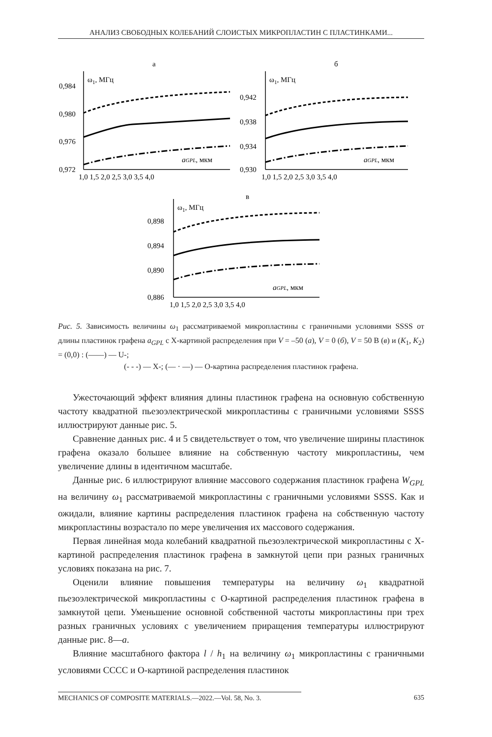АНАЛИЗ СВОБОДНЫХ КОЛЕБАНИЙ СЛОИСТЫХ МИКРОПЛАСТИН С ПЛАСТИНКАМИ...
а
б
в
ω1, МГц
0,984
0,980
0,976
0,972
aGPL, мкм
1,0 1,5 2,0 2,5 3,0 3,5 4,0
ω1, МГц
0,942
0,938
0,934
0,930
aGPL, мкм
1,0 1,5 2,0 2,5 3,0 3,5 4,0
ω1, МГц
0,898
0,894
0,890
0,886
aGPL, мкм
1,0 1,5 2,0 2,5 3,0 3,5 4,0
Рис. 5. Зависимость величины ω<sub>1</sub> рассматриваемой микропластины с граничными условиями SSSS от длины пластинок графена a<sub>GPL</sub> с X-картиной распределения при V = –50 (а), V = 0 (б), V = 50 В (в) и (K<sub>1</sub>, K<sub>2</sub>) = (0,0) : (——) — U-;
(- - -) — X-; (— · —) — O-картина распределения пластинок графена.
Ужесточающий эффект влияния длины пластинок графена на основную собственную частоту квадратной пьезоэлектрической микропластины с граничными условиями SSSS иллюстрируют данные рис. 5.
Сравнение данных рис. 4 и 5 свидетельствует о том, что увеличение ширины пластинок графена оказало большее влияние на собственную частоту микропластины, чем увеличение длины в идентичном масштабе.
Данные рис. 6 иллюстрируют влияние массового содержания пластинок графена W<sub>GPL</sub> на величину ω<sub>1</sub> рассматриваемой микропластины с граничными условиями SSSS. Как и ожидали, влияние картины распределения пластинок графена на собственную частоту микропластины возрастало по мере увеличения их массового содержания.
Первая линейная мода колебаний квадратной пьезоэлектрической микропластины с X-картиной распределения пластинок графена в замкнутой цепи при разных граничных условиях показана на рис. 7.
Оценили влияние повышения температуры на величину ω<sub>1</sub> квадратной пьезоэлектрической микропластины с O-картиной распределения пластинок графена в замкнутой цепи. Уменьшение основной собственной частоты микропластины при трех разных граничных условиях с увеличением приращения температуры иллюстрируют данные рис. 8—а.
Влияние масштабного фактора l / h<sub>1</sub> на величину ω<sub>1</sub> микропластины с граничными условиями CCCC и O-картиной распределения пластинок
MECHANICS OF COMPOSITE MATERIALS.—2022.—Vol. 58, No. 3. 635